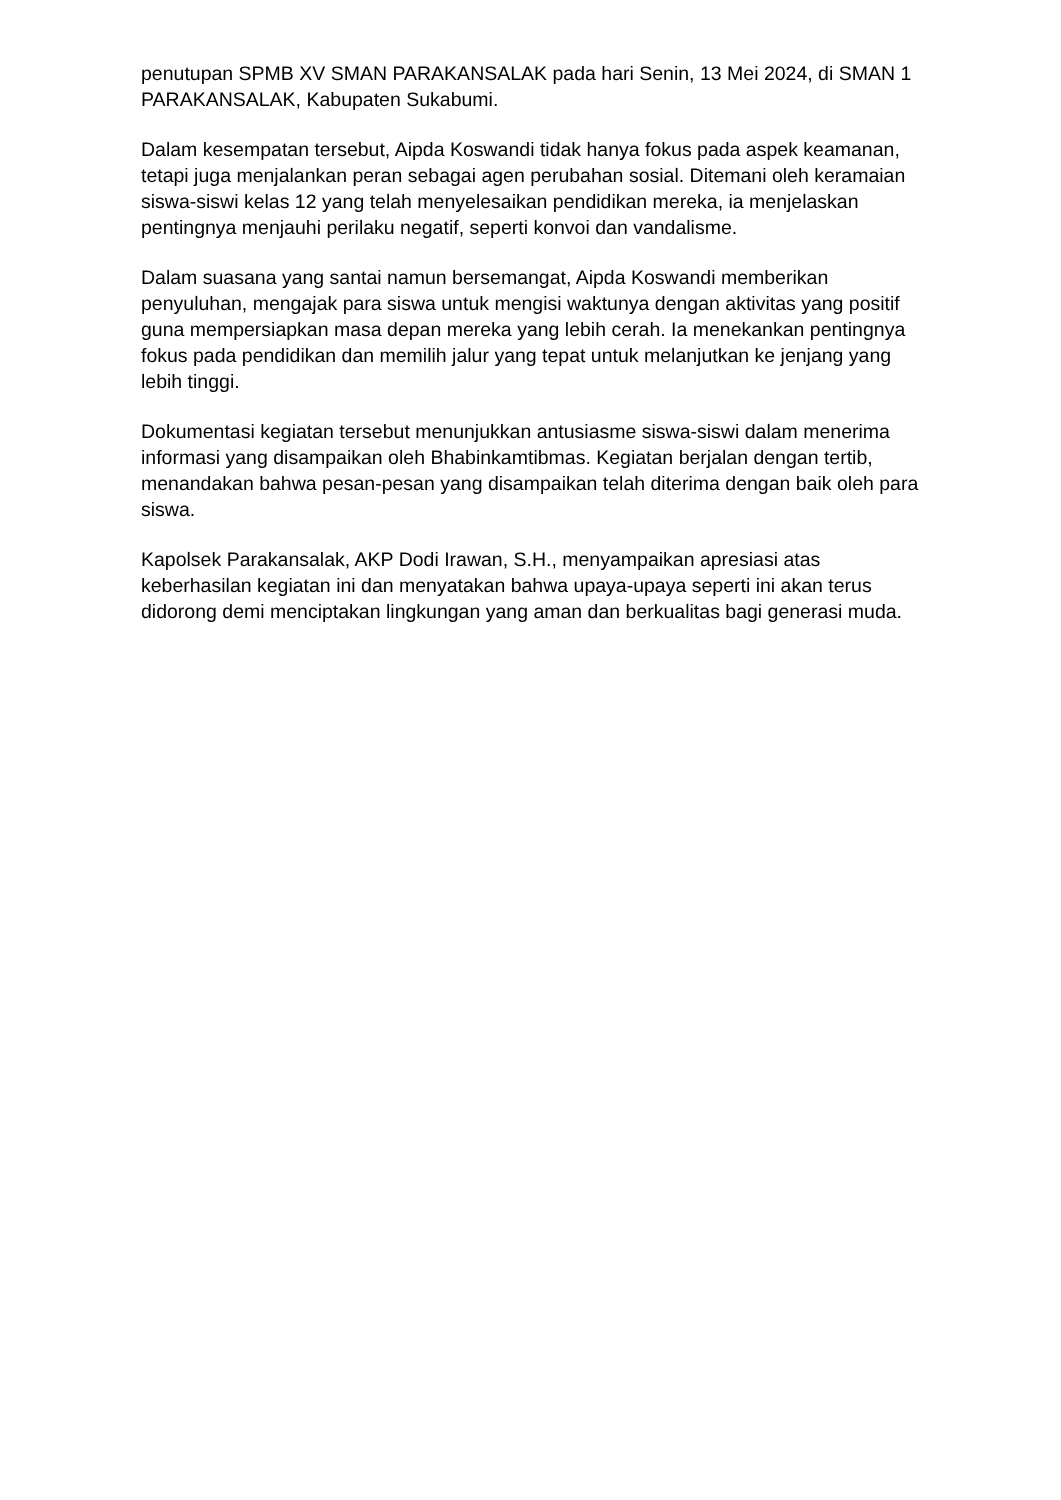penutupan SPMB XV SMAN PARAKANSALAK pada hari Senin, 13 Mei 2024, di SMAN 1 PARAKANSALAK, Kabupaten Sukabumi.
Dalam kesempatan tersebut, Aipda Koswandi tidak hanya fokus pada aspek keamanan, tetapi juga menjalankan peran sebagai agen perubahan sosial. Ditemani oleh keramaian siswa-siswi kelas 12 yang telah menyelesaikan pendidikan mereka, ia menjelaskan pentingnya menjauhi perilaku negatif, seperti konvoi dan vandalisme.
Dalam suasana yang santai namun bersemangat, Aipda Koswandi memberikan penyuluhan, mengajak para siswa untuk mengisi waktunya dengan aktivitas yang positif guna mempersiapkan masa depan mereka yang lebih cerah. Ia menekankan pentingnya fokus pada pendidikan dan memilih jalur yang tepat untuk melanjutkan ke jenjang yang lebih tinggi.
Dokumentasi kegiatan tersebut menunjukkan antusiasme siswa-siswi dalam menerima informasi yang disampaikan oleh Bhabinkamtibmas. Kegiatan berjalan dengan tertib, menandakan bahwa pesan-pesan yang disampaikan telah diterima dengan baik oleh para siswa.
Kapolsek Parakansalak, AKP Dodi Irawan, S.H., menyampaikan apresiasi atas keberhasilan kegiatan ini dan menyatakan bahwa upaya-upaya seperti ini akan terus didorong demi menciptakan lingkungan yang aman dan berkualitas bagi generasi muda.